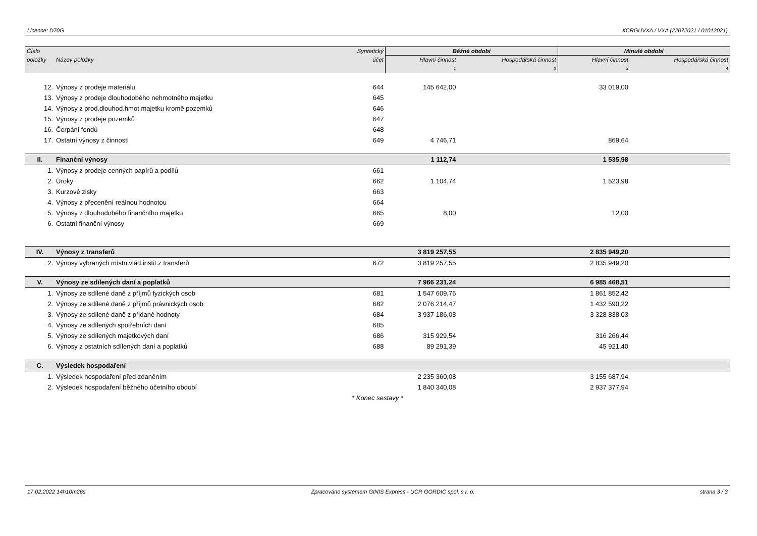Licence: D70G XCRGUVXA / VXA (22072021 / 01012021)
| Číslo | | Syntetický | Běžné období | | Minulé období | |
| --- | --- | --- | --- | --- | --- | --- |
| položky | Název položky | účet | Hlavní činnost | Hospodářská činnost | Hlavní činnost | Hospodářská činnost |
| | | | 1 | 2 | 3 | 4 |
| 12. | Výnosy z prodeje materiálu | 644 | 145 642,00 | | 33 019,00 | |
| 13. | Výnosy z prodeje dlouhodobého nehmotného majetku | 645 | | | | |
| 14. | Výnosy z prod.dlouhod.hmot.majetku kromě pozemků | 646 | | | | |
| 15. | Výnosy z prodeje pozemků | 647 | | | | |
| 16. | Čerpání fondů | 648 | | | | |
| 17. | Ostatní výnosy z činnosti | 649 | 4 746,71 | | 869,64 | |
| II. | Finanční výnosy | | 1 112,74 | | 1 535,98 | |
| 1. | Výnosy z prodeje cenných papírů a podílů | 661 | | | | |
| 2. | Úroky | 662 | 1 104,74 | | 1 523,98 | |
| 3. | Kurzové zisky | 663 | | | | |
| 4. | Výnosy z přecenění reálnou hodnotou | 664 | | | | |
| 5. | Výnosy z dlouhodobého finančního majetku | 665 | 8,00 | | 12,00 | |
| 6. | Ostatní finanční výnosy | 669 | | | | |
| IV. | Výnosy z transferů | | 3 819 257,55 | | 2 835 949,20 | |
| 2. | Výnosy vybraných místn.vlád.instit.z transferů | 672 | 3 819 257,55 | | 2 835 949,20 | |
| V. | Výnosy ze sdílených daní a poplatků | | 7 966 231,24 | | 6 985 468,51 | |
| 1. | Výnosy ze sdílené daně z příjmů fyzických osob | 681 | 1 547 609,76 | | 1 861 852,42 | |
| 2. | Výnosy ze sdílené daně z příjmů právnických osob | 682 | 2 076 214,47 | | 1 432 590,22 | |
| 3. | Výnosy ze sdílené daně z přidané hodnoty | 684 | 3 937 186,08 | | 3 328 838,03 | |
| 4. | Výnosy ze sdílených spotřebních daní | 685 | | | | |
| 5. | Výnosy ze sdílených majetkových daní | 686 | 315 929,54 | | 316 266,44 | |
| 6. | Výnosy z ostatních sdílených daní a poplatků | 688 | 89 291,39 | | 45 921,40 | |
| C. | Výsledek hospodaření | | | | | |
| 1. | Výsledek hospodaření před zdaněním | | 2 235 360,08 | | 3 155 687,94 | |
| 2. | Výsledek hospodaření běžného účetního období | | 1 840 340,08 | | 2 937 377,94 | |
| * Konec sestavy * | | | | | | |
17.02.2022 14h10m26s Zpracováno systémem GINIS Express - UCR GORDIC spol. s r. o. strana 3 / 3